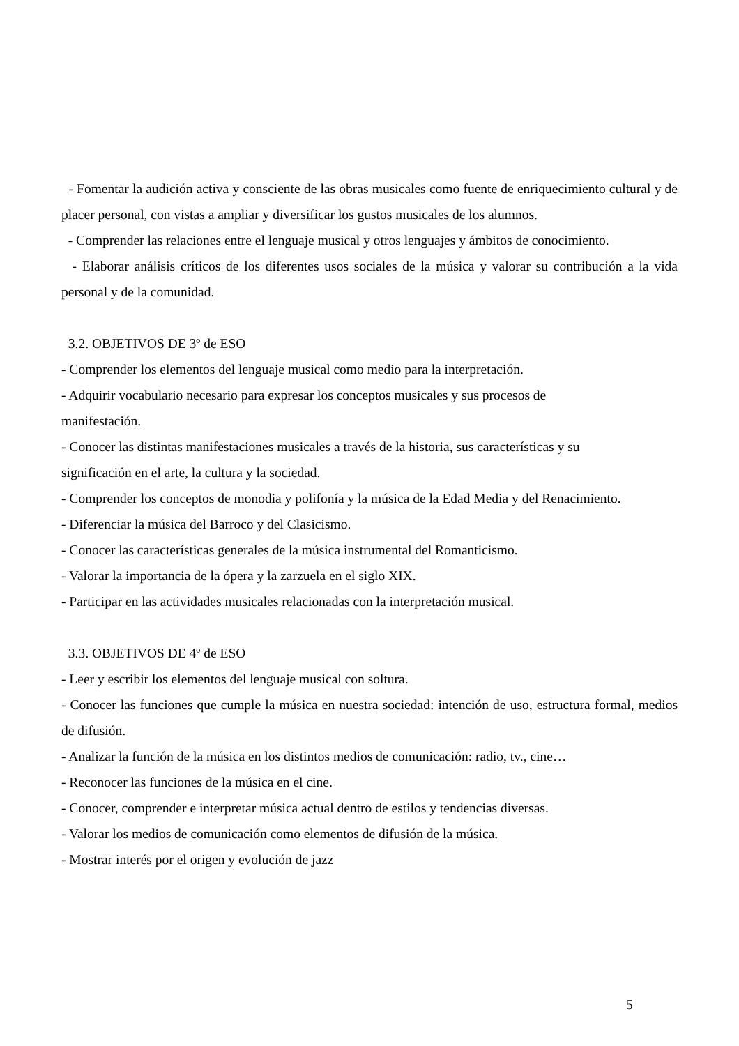- Fomentar la audición activa y consciente de las obras musicales como fuente de enriquecimiento cultural y de placer personal, con vistas a ampliar y diversificar los gustos musicales de los alumnos.
- Comprender las relaciones entre el lenguaje musical y otros lenguajes y ámbitos de conocimiento.
- Elaborar análisis críticos de los diferentes usos sociales de la música y valorar su contribución a la vida personal y de la comunidad.
3.2. OBJETIVOS DE 3º de ESO
- Comprender los elementos del lenguaje musical como medio para la interpretación.
- Adquirir vocabulario necesario para expresar los conceptos musicales y sus procesos de
manifestación.
- Conocer las distintas manifestaciones musicales a través de la historia, sus características y su
significación en el arte, la cultura y la sociedad.
- Comprender los conceptos de monodia y polifonía y la música de la Edad Media y del Renacimiento.
- Diferenciar la música del Barroco y del Clasicismo.
- Conocer las características generales de la música instrumental del Romanticismo.
- Valorar la importancia de la ópera y la zarzuela en el siglo XIX.
- Participar en las actividades musicales relacionadas con la interpretación musical.
3.3. OBJETIVOS DE 4º de ESO
- Leer y escribir los elementos del lenguaje musical con soltura.
- Conocer las funciones que cumple la música en nuestra sociedad: intención de uso, estructura formal, medios de difusión.
- Analizar la función de la música en los distintos medios de comunicación: radio, tv., cine…
- Reconocer las funciones de la música en el cine.
- Conocer, comprender e interpretar música actual dentro de estilos y tendencias diversas.
- Valorar los medios de comunicación como elementos de difusión de la música.
- Mostrar interés por el origen y evolución de jazz
5